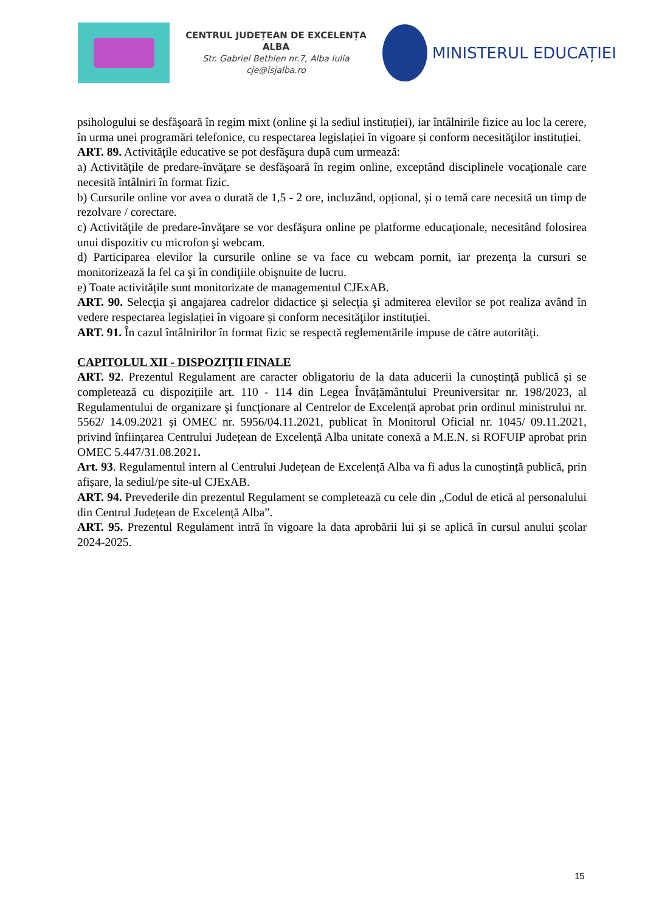CENTRUL JUDEȚEAN DE EXCELENȚA ALBA
Str. Gabriel Bethlen nr.7, Alba Iulia
cje@isjalba.ro
MINISTERUL EDUCAȚIEI
psihologului se desfăşoară în regim mixt (online şi la sediul instituției), iar întâlnirile fizice au loc la cerere, în urma unei programări telefonice, cu respectarea legislației în vigoare și conform necesităţilor instituției.
ART. 89. Activităţile educative se pot desfăşura după cum urmează:
a) Activităţile de predare-învăţare se desfăşoară în regim online, exceptând disciplinele vocaţionale care necesită întâlniri în format fizic.
b) Cursurile online vor avea o durată de 1,5 - 2 ore, incluzând, opțional, și o temă care necesită un timp de rezolvare / corectare.
c) Activităţile de predare-învăţare se vor desfăşura online pe platforme educaţionale, necesitând folosirea unui dispozitiv cu microfon şi webcam.
d) Participarea elevilor la cursurile online se va face cu webcam pornit, iar prezenţa la cursuri se monitorizează la fel ca şi în condiţiile obişnuite de lucru.
e) Toate activitățile sunt monitorizate de managementul CJExAB.
ART. 90. Selecţia şi angajarea cadrelor didactice şi selecţia şi admiterea elevilor se pot realiza având în vedere respectarea legislației în vigoare și conform necesităţilor instituției.
ART. 91. În cazul întâlnirilor în format fizic se respectă reglementările impuse de către autorități.
CAPITOLUL XII - DISPOZIȚII FINALE
ART. 92. Prezentul Regulament are caracter obligatoriu de la data aducerii la cunoștință publică și se completează cu dispozițiile art. 110 - 114 din Legea Învățământului Preuniversitar nr. 198/2023, al Regulamentului de organizare şi funcţionare al Centrelor de Excelență aprobat prin ordinul ministrului nr. 5562/ 14.09.2021 și OMEC nr. 5956/04.11.2021, publicat în Monitorul Oficial nr. 1045/ 09.11.2021, privind înființarea Centrului Județean de Excelență Alba unitate conexă a M.E.N. si ROFUIP aprobat prin OMEC 5.447/31.08.2021.
Art. 93. Regulamentul intern al Centrului Județean de Excelență Alba va fi adus la cunoștință publică, prin afișare, la sediul/pe site-ul CJExAB.
ART. 94. Prevederile din prezentul Regulament se completează cu cele din „Codul de etică al personalului din Centrul Județean de Excelență Alba”.
ART. 95. Prezentul Regulament intră în vigoare la data aprobării lui și se aplică în cursul anului școlar 2024-2025.
15